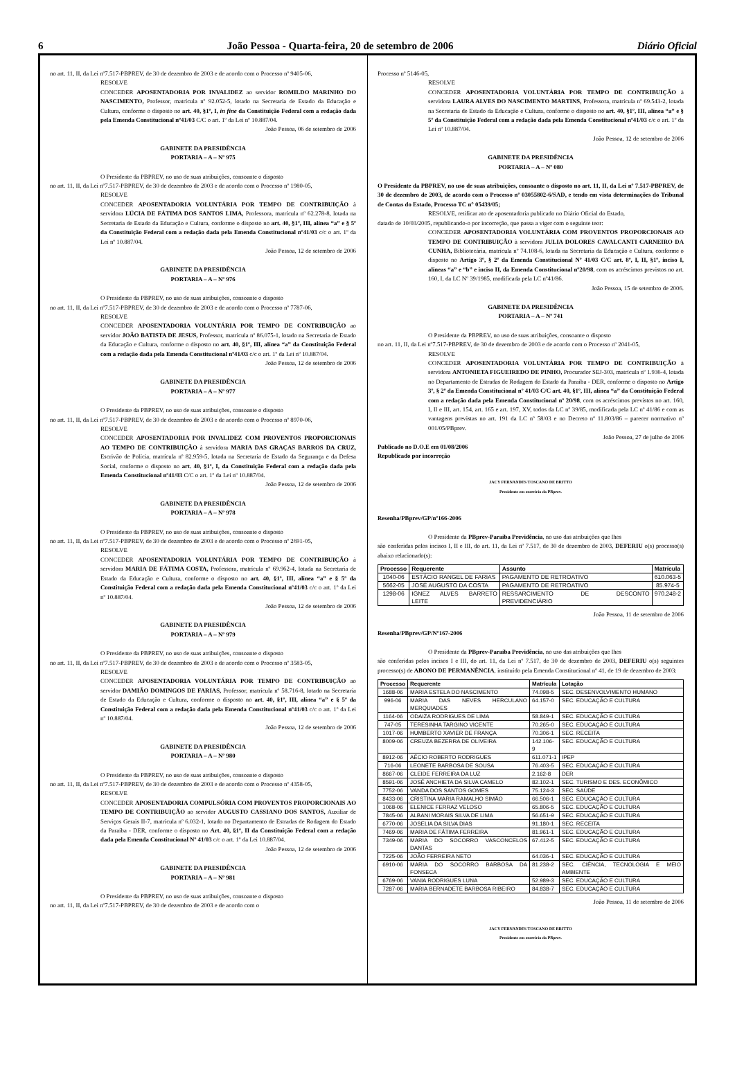6 João Pessoa - Quarta-feira, 20 de setembro de 2006 Diário Oficial
no art. 11, II, da Lei nº7.517-PBPREV, de 30 de dezembro de 2003 e de acordo com o Processo nº 9405-06,
RESOLVE
CONCEDER APOSENTADORIA POR INVALIDEZ ao servidor ROMILDO MARINHO DO NASCIMENTO, Professor, matrícula nº 92.052-5, lotado na Secretaria de Estado da Educação e Cultura, conforme o disposto no art. 40, §1º, I, in fine da Constituição Federal com a redação dada pela Emenda Constitucional nº41/03 C/C o art. 1º da Lei nº 10.887/04.
João Pessoa, 06 de setembro de 2006
GABINETE DA PRESIDÊNCIA
PORTARIA – A – Nº 975
O Presidente da PBPREV, no uso de suas atribuições, consoante o disposto
no art. 11, II, da Lei nº7.517-PBPREV, de 30 de dezembro de 2003 e de acordo com o Processo nº 1980-05,
RESOLVE
CONCEDER APOSENTADORIA VOLUNTÁRIA POR TEMPO DE CONTRIBUIÇÃO à servidora LÚCIA DE FÁTIMA DOS SANTOS LIMA, Professora, matrícula nº 62.278-8, lotada na Secretaria de Estado da Educação e Cultura, conforme o disposto no art. 40, §1º, III, alínea “a” e § 5º da Constituição Federal com a redação dada pela Emenda Constitucional nº41/03 c/c o art. 1º da Lei nº 10.887/04.
João Pessoa, 12 de setembro de 2006
GABINETE DA PRESIDÊNCIA
PORTARIA – A – Nº 976
O Presidente da PBPREV, no uso de suas atribuições, consoante o disposto
no art. 11, II, da Lei nº7.517-PBPREV, de 30 de dezembro de 2003 e de acordo com o Processo nº 7787-06,
RESOLVE
CONCEDER APOSENTADORIA VOLUNTÁRIA POR TEMPO DE CONTRIBUIÇÃO ao servidor JOÃO BATISTA DE JESUS, Professor, matrícula nº 86.075-1, lotado na Secretaria de Estado da Educação e Cultura, conforme o disposto no art. 40, §1º, III, alínea “a” da Constituição Federal com a redação dada pela Emenda Constitucional nº41/03 c/c o art. 1º da Lei nº 10.887/04.
João Pessoa, 12 de setembro de 2006
GABINETE DA PRESIDÊNCIA
PORTARIA – A – Nº 977
O Presidente da PBPREV, no uso de suas atribuições, consoante o disposto
no art. 11, II, da Lei nº7.517-PBPREV, de 30 de dezembro de 2003 e de acordo com o Processo nº 8970-06,
RESOLVE
CONCEDER APOSENTADORIA POR INVALIDEZ COM PROVENTOS PROPORCIONAIS AO TEMPO DE CONTRIBUIÇÃO à servidora MARIA DAS GRAÇAS BARROS DA CRUZ, Escrivão de Polícia, matrícula nº 82.959-5, lotada na Secretaria de Estado da Segurança e da Defesa Social, conforme o disposto no art. 40, §1º, I, da Constituição Federal com a redação dada pela Emenda Constitucional nº41/03 C/C o art. 1º da Lei nº 10.887/04.
João Pessoa, 12 de setembro de 2006
GABINETE DA PRESIDÊNCIA
PORTARIA – A – Nº 978
O Presidente da PBPREV, no uso de suas atribuições, consoante o disposto
no art. 11, II, da Lei nº7.517-PBPREV, de 30 de dezembro de 2003 e de acordo com o Processo nº 2691-05,
RESOLVE
CONCEDER APOSENTADORIA VOLUNTÁRIA POR TEMPO DE CONTRIBUIÇÃO à servidora MARIA DE FÁTIMA COSTA, Professora, matrícula nº 69.962-4, lotada na Secretaria de Estado da Educação e Cultura, conforme o disposto no art. 40, §1º, III, alínea “a” e § 5º da Constituição Federal com a redação dada pela Emenda Constitucional nº41/03 c/c o art. 1º da Lei nº 10.887/04.
João Pessoa, 12 de setembro de 2006
GABINETE DA PRESIDÊNCIA
PORTARIA – A – Nº 979
O Presidente da PBPREV, no uso de suas atribuições, consoante o disposto
no art. 11, II, da Lei nº7.517-PBPREV, de 30 de dezembro de 2003 e de acordo com o Processo nº 3583-05,
RESOLVE
CONCEDER APOSENTADORIA VOLUNTÁRIA POR TEMPO DE CONTRIBUIÇÃO ao servidor DAMIÃO DOMINGOS DE FARIAS, Professor, matrícula nº 58.716-8, lotado na Secretaria de Estado da Educação e Cultura, conforme o disposto no art. 40, §1º, III, alínea “a” e § 5º da Constituição Federal com a redação dada pela Emenda Constitucional nº41/03 c/c o art. 1º da Lei nº 10.887/04.
João Pessoa, 12 de setembro de 2006
GABINETE DA PRESIDÊNCIA
PORTARIA – A – Nº 980
O Presidente da PBPREV, no uso de suas atribuições, consoante o disposto
no art. 11, II, da Lei nº7.517-PBPREV, de 30 de dezembro de 2003 e de acordo com o Processo nº 4358-05,
RESOLVE
CONCEDER APOSENTADORIA COMPULSÓRIA COM PROVENTOS PROPORCIONAIS AO TEMPO DE CONTRIBUIÇÃO ao servidor AUGUSTO CASSIANO DOS SANTOS, Auxiliar de Serviços Gerais II-7, matrícula nº 6.032-1, lotado no Departamento de Estradas de Rodagem do Estado da Paraíba - DER, conforme o disposto no Art. 40, §1º, II da Constituição Federal com a redação dada pela Emenda Constitucional Nº 41/03 c/c o art. 1º da Lei 10.887/04.
João Pessoa, 12 de setembro de 2006
GABINETE DA PRESIDÊNCIA
PORTARIA – A – Nº 981
O Presidente da PBPREV, no uso de suas atribuições, consoante o disposto
no art. 11, II, da Lei nº7.517-PBPREV, de 30 de dezembro de 2003 e de acordo com o
Processo nº 5146-05,
RESOLVE
CONCEDER APOSENTADORIA VOLUNTÁRIA POR TEMPO DE CONTRIBUIÇÃO à servidora LAURA ALVES DO NASCIMENTO MARTINS, Professora, matrícula nº 69.543-2, lotada na Secretaria de Estado da Educação e Cultura, conforme o disposto no art. 40, §1º, III, alínea “a” e § 5º da Constituição Federal com a redação dada pela Emenda Constitucional nº41/03 c/c o art. 1º da Lei nº 10.887/04.
João Pessoa, 12 de setembro de 2006
GABINETE DA PRESIDÊNCIA
PORTARIA – A – Nº 080
O Presidente da PBPREV, no uso de suas atribuições, consoante o disposto no art. 11, II, da Lei nº 7.517-PBPREV, de 30 de dezembro de 2003, de acordo com o Processo nº 03055802-6/SAD, e tendo em vista determinações do Tribunal de Contas do Estado, Processo TC n° 05439/05;
RESOLVE, retificar ato de aposentadoria publicado no Diário Oficial do Estado,
datado de 10/03/2005, republicando-o por incorreção, que passa a viger com o seguinte teor:
CONCEDER APOSENTADORIA VOLUNTÁRIA COM PROVENTOS PROPORCIONAIS AO TEMPO DE CONTRIBUIÇÃO à servidora JULIA DOLORES CAVALCANTI CARNEIRO DA CUNHA, Bibliotecária, matrícula nº 74.108-6, lotada na Secretaria da Educação e Cultura, conforme o disposto no Artigo 3º, § 2º da Emenda Constitucional Nº 41/03 C/C art. 8º, I, II, §1º, inciso I, alíneas “a” e “b” e inciso II, da Emenda Constitucional nº20/98, com os acréscimos previstos no art. 160, I, da LC Nº 39/1985, modificada pela LC nº41/86.
João Pessoa, 15 de setembro de 2006.
GABINETE DA PRESIDÊNCIA
PORTARIA – A – Nº 741
O Presidente da PBPREV, no uso de suas atribuições, consoante o disposto
no art. 11, II, da Lei nº7.517-PBPREV, de 30 de dezembro de 2003 e de acordo com o Processo nº 2041-05,
RESOLVE
CONCEDER APOSENTADORIA VOLUNTÁRIA POR TEMPO DE CONTRIBUIÇÃO à servidora ANTONIETA FIGUEIREDO DE PINHO, Procurador SEJ-303, matrícula nº 1.936-4, lotada no Departamento de Estradas de Rodagem do Estado da Paraíba - DER, conforme o disposto no Artigo 3º, § 2º da Emenda Constitucional nº 41/03 C/C art. 40, §1º, III, alínea “a” da Constituição Federal com a redação dada pela Emenda Constitucional nº 20/98, com os acréscimos previstos no art. 160, I, II e III, art. 154, art. 165 e art. 197, XV, todos da LC nº 39/85, modificada pela LC nº 41/86 e com as vantagens previstas no art. 191 da LC nº 58/03 e no Decreto nº 11.803/86 – parecer normativo nº 001/05/PBprev.
João Pessoa, 27 de julho de 2006
Publicado no D.O.E em 01/08/2006
Republicado por incorreção
JACY FERNANDES TOSCANO DE BRITTO
Presidente em exercício da PBprev.
Resenha/PBprev/GP/nº166-2006
O Presidente da PBprev-Paraíba Previdência, no uso das atribuições que lhes
são conferidas pelos incisos I, II e III, do art. 11, da Lei nº 7.517, de 30 de dezembro de 2003, DEFERIU o(s) processo(s) abaixo relacionado(s):
| Processo | Requerente | Assunto | Matrícula |
| --- | --- | --- | --- |
| 1040-06 | ESTÁCIO RANGEL DE FARIAS | PAGAMENTO DE RETROATIVO | 610.063-5 |
| 5662-05 | JOSÉ AUGUSTO DA COSTA | PAGAMENTO DE RETROATIVO | 85.974-5 |
| 1298-06 | IGNEZ ALVES BARRETO LEITE | RESSARCIMENTO DE DESCONTO PREVIDENCIÁRIO | 970.248-2 |
João Pessoa, 11 de setembro de 2006
Resenha/PBprev/GP/Nº167-2006
O Presidente da PBprev-Paraíba Previdência, no uso das atribuições que lhes
são conferidas pelos incisos I e III, do art. 11, da Lei nº 7.517, de 30 de dezembro de 2003, DEFERIU o(s) seguintes processo(s) de ABONO DE PERMANÊNCIA, instituído pela Emenda Constitucional nº 41, de 19 de dezembro de 2003:
| Processo | Requerente | Matrícula | Lotação |
| --- | --- | --- | --- |
| 1688-06 | MARIA ESTELA DO NASCIMENTO | 74.098-5 | SEC. DESENVOLVIMENTO HUMANO |
| 996-06 | MARIA DAS NEVES HERCULANO MERQUIADES | 64.157-0 | SEC. EDUCAÇÃO E CULTURA |
| 1164-06 | ODAIZA RODRIGUES DE LIMA | 58.849-1 | SEC. EDUCAÇÃO E CULTURA |
| 747-05 | TERESINHA TARGINO VICENTE | 70.265-0 | SEC. EDUCAÇÃO E CULTURA |
| 1017-06 | HUMBERTO XAVIER DE FRANÇA | 70.306-1 | SEC. RECEITA |
| 8009-06 | CREUZA BEZERRA DE OLIVEIRA | 142.106-9 | SEC. EDUCAÇÃO E CULTURA |
| 8912-06 | AÉCIO ROBERTO RODRIGUES | 611.071-1 | IPEP |
| 716-06 | LEONETE BARBOSA DE SOUSA | 76.403-5 | SEC. EDUCAÇÃO E CULTURA |
| 8667-06 | CLEIDE FERREIRA DA LUZ | 2.162-8 | DER |
| 8591-06 | JOSÉ ANCHIETA DA SILVA CAMELO | 82.102-1 | SEC. TURISMO E DES. ECONÔMICO |
| 7752-06 | VANDA DOS SANTOS GOMES | 75.124-3 | SEC. SAÚDE |
| 8433-06 | CRISTINA MARIA RAMALHO SIMÃO | 66.506-1 | SEC. EDUCAÇÃO E CULTURA |
| 1068-06 | ELENICE FERRAZ VELOSO | 65.806-5 | SEC. EDUCAÇÃO E CULTURA |
| 7845-06 | ALBANI MORAIS SILVA DE LIMA | 56.651-9 | SEC. EDUCAÇÃO E CULTURA |
| 6770-06 | JOSELIA DA SILVA DIAS | 91.180-1 | SEC. RECEITA |
| 7469-06 | MARIA DE FÁTIMA FERREIRA | 81.961-1 | SEC. EDUCAÇÃO E CULTURA |
| 7349-06 | MARIA DO SOCORRO VASCONCELOS DANTAS | 67.412-5 | SEC. EDUCAÇÃO E CULTURA |
| 7225-06 | JOÃO FERREIRA NETO | 64.036-1 | SEC. EDUCAÇÃO E CULTURA |
| 6910-06 | MARIA DO SOCORRO BARBOSA DA FONSECA | 81.238-2 | SEC. CIÊNCIA, TECNOLOGIA E MEIO AMBIENTE |
| 6769-06 | VANIA RODRIGUES LUNA | 52.989-3 | SEC. EDUCAÇÃO E CULTURA |
| 7287-06 | MARIA BERNADETE BARBOSA RIBEIRO | 84.838-7 | SEC. EDUCAÇÃO E CULTURA |
João Pessoa, 11 de setembro de 2006
JACY FERNANDES TOSCANO DE BRITTO
Presidente em exercício da PBprev.